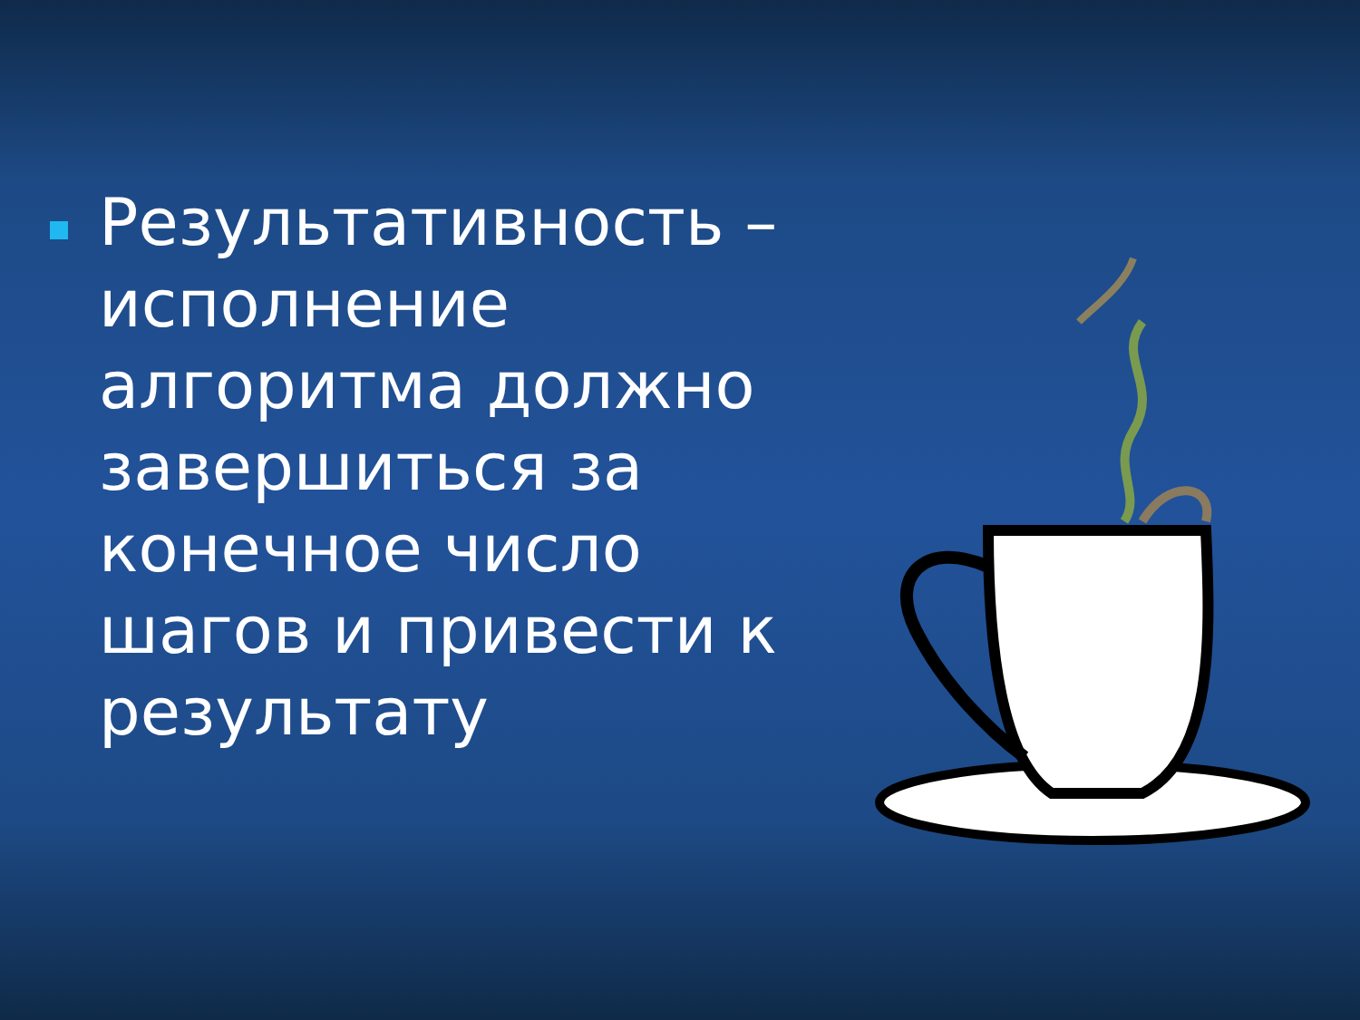Результативность – исполнение алгоритма должно завершиться за конечное число шагов и привести к результату